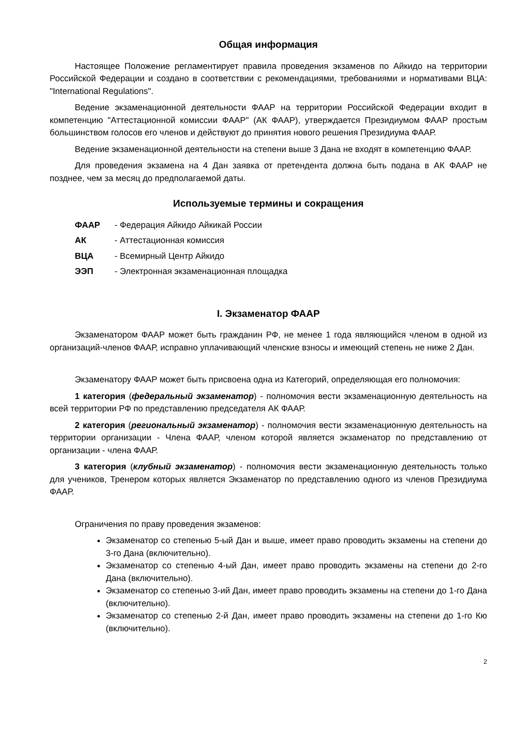Общая информация
Настоящее Положение регламентирует правила проведения экзаменов по Айкидо на территории Российской Федерации и создано в соответствии с рекомендациями, требованиями и нормативами ВЦА: "International Regulations".
Ведение экзаменационной деятельности ФААР на территории Российской Федерации входит в компетенцию "Аттестационной комиссии ФААР" (АК ФААР), утверждается Президиумом ФААР простым большинством голосов его членов и действуют до принятия нового решения Президиума ФААР.
Ведение экзаменационной деятельности на степени выше 3 Дана не входят в компетенцию ФААР.
Для проведения экзамена на 4 Дан заявка от претендента должна быть подана в АК ФААР не позднее, чем за месяц до предполагаемой даты.
Используемые термины и сокращения
ФААР - Федерация Айкидо Айкикай России
АК - Аттестационная комиссия
ВЦА - Всемирный Центр Айкидо
ЭЭП - Электронная экзаменационная площадка
I. Экзаменатор ФААР
Экзаменатором ФААР может быть гражданин РФ, не менее 1 года являющийся членом в одной из организаций-членов ФААР, исправно уплачивающий членские взносы и имеющий степень не ниже 2 Дан.
Экзаменатору ФААР может быть присвоена одна из Категорий, определяющая его полномочия:
1 категория (федеральный экзаменатор) - полномочия вести экзаменационную деятельность на всей территории РФ по представлению председателя АК ФААР.
2 категория (региональный экзаменатор) - полномочия вести экзаменационную деятельность на территории организации - Члена ФААР, членом которой является экзаменатор по представлению от организации - члена ФААР.
3 категория (клубный экзаменатор) - полномочия вести экзаменационную деятельность только для учеников, Тренером которых является Экзаменатор по представлению одного из членов Президиума ФААР.
Ограничения по праву проведения экзаменов:
Экзаменатор со степенью 5-ый Дан и выше, имеет право проводить экзамены на степени до 3-го Дана (включительно).
Экзаменатор со степенью 4-ый Дан, имеет право проводить экзамены на степени до 2-го Дана (включительно).
Экзаменатор со степенью 3-ий Дан, имеет право проводить экзамены на степени до 1-го Дана (включительно).
Экзаменатор со степенью 2-й Дан, имеет право проводить экзамены на степени до 1-го Кю (включительно).
2